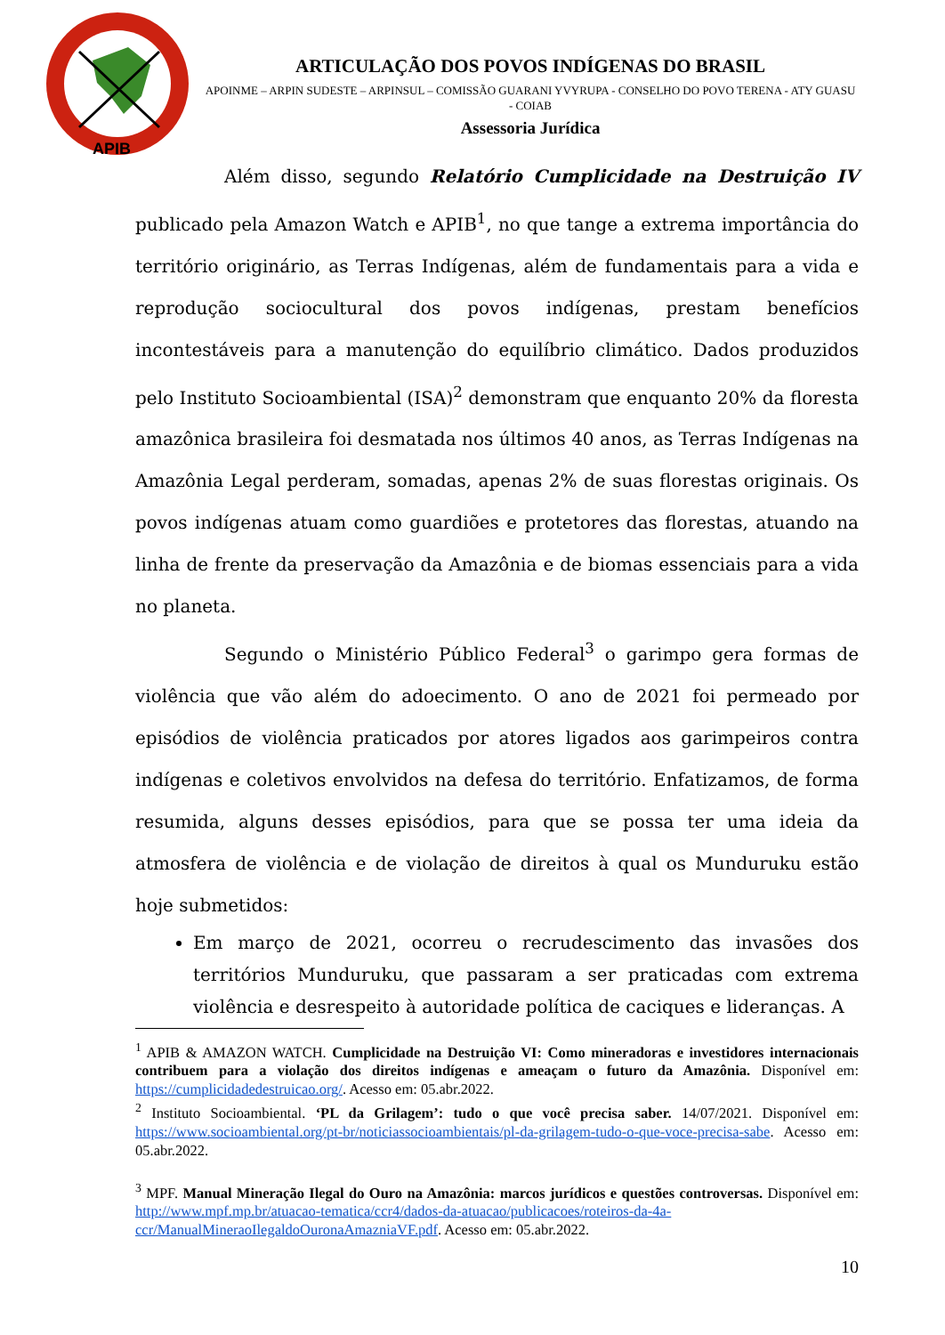APIB
ARTICULAÇÃO DOS POVOS INDÍGENAS DO BRASIL
APOINME – ARPIN SUDESTE – ARPINSUL – COMISSÃO GUARANI YVYRUPA - CONSELHO DO POVO TERENA - ATY GUASU - COIAB
Assessoria Jurídica
Além disso, segundo Relatório Cumplicidade na Destruição IV publicado pela Amazon Watch e APIB<sup>1</sup>, no que tange a extrema importância do território originário, as Terras Indígenas, além de fundamentais para a vida e reprodução sociocultural dos povos indígenas, prestam benefícios incontestáveis para a manutenção do equilíbrio climático. Dados produzidos pelo Instituto Socioambiental (ISA)<sup>2</sup> demonstram que enquanto 20% da floresta amazônica brasileira foi desmatada nos últimos 40 anos, as Terras Indígenas na Amazônia Legal perderam, somadas, apenas 2% de suas florestas originais. Os povos indígenas atuam como guardiões e protetores das florestas, atuando na linha de frente da preservação da Amazônia e de biomas essenciais para a vida no planeta.
Segundo o Ministério Público Federal<sup>3</sup> o garimpo gera formas de violência que vão além do adoecimento. O ano de 2021 foi permeado por episódios de violência praticados por atores ligados aos garimpeiros contra indígenas e coletivos envolvidos na defesa do território. Enfatizamos, de forma resumida, alguns desses episódios, para que se possa ter uma ideia da atmosfera de violência e de violação de direitos à qual os Munduruku estão hoje submetidos:
Em março de 2021, ocorreu o recrudescimento das invasões dos territórios Munduruku, que passaram a ser praticadas com extrema violência e desrespeito à autoridade política de caciques e lideranças. A
<sup>1</sup> APIB & AMAZON WATCH. Cumplicidade na Destruição VI: Como mineradoras e investidores internacionais contribuem para a violação dos direitos indígenas e ameaçam o futuro da Amazônia. Disponível em: https://cumplicidadedestruicao.org/. Acesso em: 05.abr.2022.
<sup>2</sup> Instituto Socioambiental. ‘PL da Grilagem’: tudo o que você precisa saber. 14/07/2021. Disponível em: https://www.socioambiental.org/pt-br/noticiassocioambientais/pl-da-grilagem-tudo-o-que-voce-precisa-sabe. Acesso em: 05.abr.2022.
<sup>3</sup> MPF. Manual Mineração Ilegal do Ouro na Amazônia: marcos jurídicos e questões controversas. Disponível em: http://www.mpf.mp.br/atuacao-tematica/ccr4/dados-da-atuacao/publicacoes/roteiros-da-4a-ccr/ManualMineraoIlegaldoOuronaAmazniaVF.pdf. Acesso em: 05.abr.2022.
10